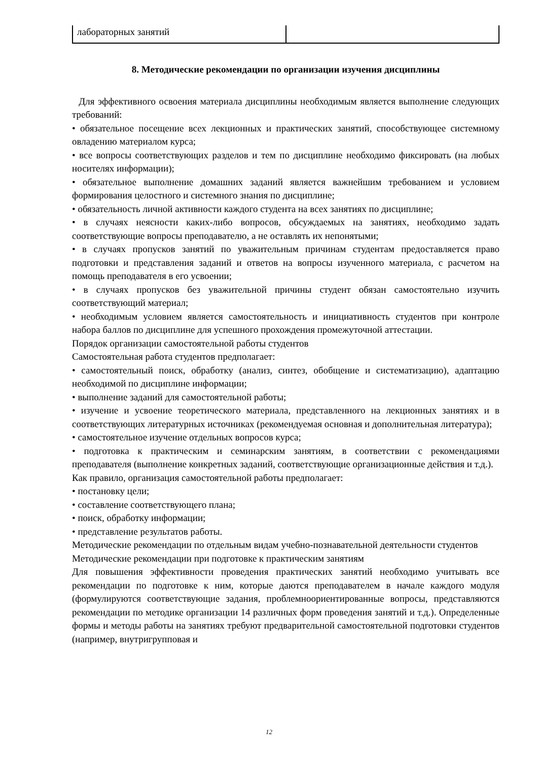| лабораторных занятий | |
8. Методические рекомендации по организации изучения дисциплины
Для эффективного освоения материала дисциплины необходимым является выполнение следующих требований:
• обязательное посещение всех лекционных и практических занятий, способствующее системному овладению материалом курса;
• все вопросы соответствующих разделов и тем по дисциплине необходимо фиксировать (на любых носителях информации);
• обязательное выполнение домашних заданий является важнейшим требованием и условием формирования целостного и системного знания по дисциплине;
• обязательность личной активности каждого студента на всех занятиях по дисциплине;
• в случаях неясности каких-либо вопросов, обсуждаемых на занятиях, необходимо задать соответствующие вопросы преподавателю, а не оставлять их непонятыми;
• в случаях пропусков занятий по уважительным причинам студентам предоставляется право подготовки и представления заданий и ответов на вопросы изученного материала, с расчетом на помощь преподавателя в его усвоении;
• в случаях пропусков без уважительной причины студент обязан самостоятельно изучить соответствующий материал;
• необходимым условием является самостоятельность и инициативность студентов при контроле набора баллов по дисциплине для успешного прохождения промежуточной аттестации.
Порядок организации самостоятельной работы студентов
Самостоятельная работа студентов предполагает:
• самостоятельный поиск, обработку (анализ, синтез, обобщение и систематизацию), адаптацию необходимой по дисциплине информации;
• выполнение заданий для самостоятельной работы;
• изучение и усвоение теоретического материала, представленного на лекционных занятиях и в соответствующих литературных источниках (рекомендуемая основная и дополнительная литература);
• самостоятельное изучение отдельных вопросов курса;
• подготовка к практическим и семинарским занятиям, в соответствии с рекомендациями преподавателя (выполнение конкретных заданий, соответствующие организационные действия и т.д.).
Как правило, организация самостоятельной работы предполагает:
• постановку цели;
• составление соответствующего плана;
• поиск, обработку информации;
• представление результатов работы.
Методические рекомендации по отдельным видам учебно-познавательной деятельности студентов
Методические рекомендации при подготовке к практическим занятиям
Для повышения эффективности проведения практических занятий необходимо учитывать все рекомендации по подготовке к ним, которые даются преподавателем в начале каждого модуля (формулируются соответствующие задания, проблемноориентированные вопросы, представляются рекомендации по методике организации 14 различных форм проведения занятий и т.д.). Определенные формы и методы работы на занятиях требуют предварительной самостоятельной подготовки студентов (например, внутригрупповая и
12